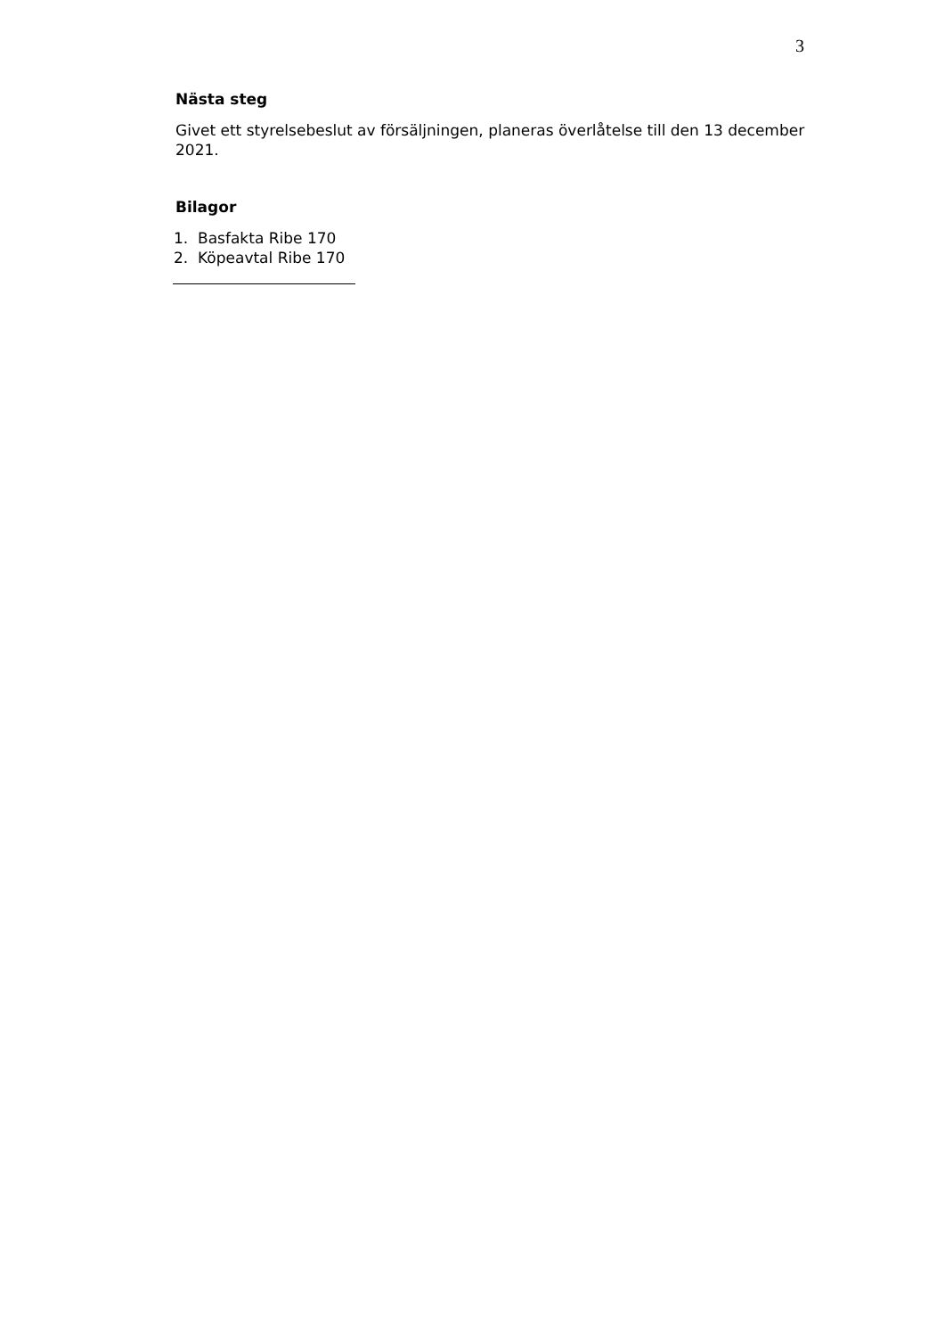3
Nästa steg
Givet ett styrelsebeslut av försäljningen, planeras överlåtelse till den 13 december 2021.
Bilagor
1. Basfakta Ribe 170
2. Köpeavtal Ribe 170